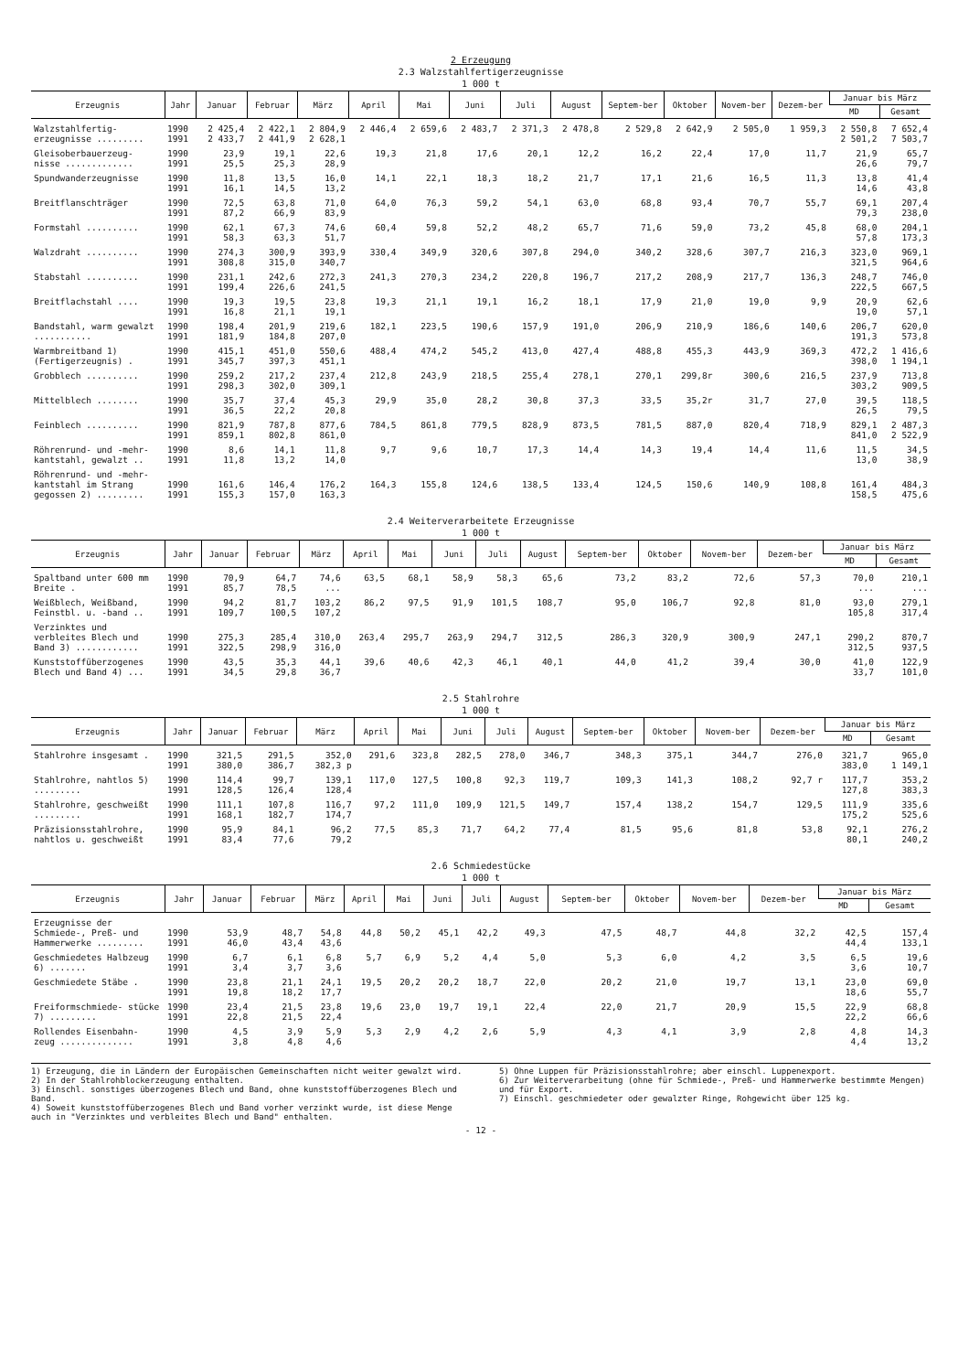2 Erzeugung
2.3 Walzstahlfertigerzeugnisse
1 000 t
| Erzeugnis | Jahr | Januar | Februar | März | April | Mai | Juni | Juli | August | Septem-ber | Oktober | Novem-ber | Dezem-ber | Januar bis März | |
| --- | --- | --- | --- | --- | --- | --- | --- | --- | --- | --- | --- | --- | --- | --- | --- |
| | | | | | | | | | | | | | | MD | Gesamt |
| Walzstahlfertig- erzeugnisse ......... | 1990 1991 | 2 425,4 2 433,7 | 2 422,1 2 441,9 | 2 804,9 2 628,1 | 2 446,4 | 2 659,6 | 2 483,7 | 2 371,3 | 2 478,8 | 2 529,8 | 2 642,9 | 2 505,0 | 1 959,3 | 2 550,8 2 501,2 | 7 652,4 7 503,7 |
| Gleisoberbauerzeug- nisse ............. | 1990 1991 | 23,9 25,5 | 19,1 25,3 | 22,6 28,9 | 19,3 | 21,8 | 17,6 | 20,1 | 12,2 | 16,2 | 22,4 | 17,0 | 11,7 | 21,9 26,6 | 65,7 79,7 |
| Spundwanderzeugnisse | 1990 1991 | 11,8 16,1 | 13,5 14,5 | 16,0 13,2 | 14,1 | 22,1 | 18,3 | 18,2 | 21,7 | 17,1 | 21,6 | 16,5 | 11,3 | 13,8 14,6 | 41,4 43,8 |
| Breitflanschträger | 1990 1991 | 72,5 87,2 | 63,8 66,9 | 71,0 83,9 | 64,0 | 76,3 | 59,2 | 54,1 | 63,0 | 68,8 | 93,4 | 70,7 | 55,7 | 69,1 79,3 | 207,4 238,0 |
| Formstahl .......... | 1990 1991 | 62,1 58,3 | 67,3 63,3 | 74,6 51,7 | 60,4 | 59,8 | 52,2 | 48,2 | 65,7 | 71,6 | 59,0 | 73,2 | 45,8 | 68,0 57,8 | 204,1 173,3 |
| Walzdraht .......... | 1990 1991 | 274,3 308,8 | 300,9 315,0 | 393,9 340,7 | 330,4 | 349,9 | 320,6 | 307,8 | 294,0 | 340,2 | 328,6 | 307,7 | 216,3 | 323,0 321,5 | 969,1 964,6 |
| Stabstahl .......... | 1990 1991 | 231,1 199,4 | 242,6 226,6 | 272,3 241,5 | 241,3 | 270,3 | 234,2 | 220,8 | 196,7 | 217,2 | 208,9 | 217,7 | 136,3 | 248,7 222,5 | 746,0 667,5 |
| Breitflachstahl .... | 1990 1991 | 19,3 16,8 | 19,5 21,1 | 23,8 19,1 | 19,3 | 21,1 | 19,1 | 16,2 | 18,1 | 17,9 | 21,0 | 19,0 | 9,9 | 20,9 19,0 | 62,6 57,1 |
| Bandstahl, warm gewalzt ........... | 1990 1991 | 198,4 181,9 | 201,9 184,8 | 219,6 207,0 | 182,1 | 223,5 | 190,6 | 157,9 | 191,0 | 206,9 | 210,9 | 186,6 | 140,6 | 206,7 191,3 | 620,0 573,8 |
| Warmbreitband 1) (Fertigerzeugnis) . | 1990 1991 | 415,1 345,7 | 451,0 397,3 | 550,6 451,1 | 488,4 | 474,2 | 545,2 | 413,0 | 427,4 | 488,8 | 455,3 | 443,9 | 369,3 | 472,2 398,0 | 1 416,6 1 194,1 |
| Grobblech .......... | 1990 1991 | 259,2 298,3 | 217,2 302,0 | 237,4 309,1 | 212,8 | 243,9 | 218,5 | 255,4 | 278,1 | 270,1 | 299,8r | 300,6 | 216,5 | 237,9 303,2 | 713,8 909,5 |
| Mittelblech ........ | 1990 1991 | 35,7 36,5 | 37,4 22,2 | 45,3 20,8 | 29,9 | 35,0 | 28,2 | 30,8 | 37,3 | 33,5 | 35,2r | 31,7 | 27,0 | 39,5 26,5 | 118,5 79,5 |
| Feinblech .......... | 1990 1991 | 821,9 859,1 | 787,8 802,8 | 877,6 861,0 | 784,5 | 861,8 | 779,5 | 828,9 | 873,5 | 781,5 | 887,0 | 820,4 | 718,9 | 829,1 841,0 | 2 487,3 2 522,9 |
| Röhrenrund- und -mehr- kantstahl, gewalzt .. | 1990 1991 | 8,6 11,8 | 14,1 13,2 | 11,8 14,0 | 9,7 | 9,6 | 10,7 | 17,3 | 14,4 | 14,3 | 19,4 | 14,4 | 11,6 | 11,5 13,0 | 34,5 38,9 |
| Röhrenrund- und -mehr- kantstahl im Strang gegossen 2) ......... | 1990 1991 | 161,6 155,3 | 146,4 157,0 | 176,2 163,3 | 164,3 | 155,8 | 124,6 | 138,5 | 133,4 | 124,5 | 150,6 | 140,9 | 108,8 | 161,4 158,5 | 484,3 475,6 |
2.4 Weiterverarbeitete Erzeugnisse
1 000 t
| Erzeugnis | Jahr | Januar | Februar | März | April | Mai | Juni | Juli | August | Septem-ber | Oktober | Novem-ber | Dezem-ber | Januar bis März | |
| --- | --- | --- | --- | --- | --- | --- | --- | --- | --- | --- | --- | --- | --- | --- | --- |
| | | | | | | | | | | | | | | MD | Gesamt |
| Spaltband unter 600 mm Breite . | 1990 1991 | 70,9 85,7 | 64,7 78,5 | 74,6 ... | 63,5 | 68,1 | 58,9 | 58,3 | 65,6 | 73,2 | 83,2 | 72,6 | 57,3 | 70,0 ... | 210,1 ... |
| Weißblech, Weißband, Feinstbl. u. -band .. | 1990 1991 | 94,2 109,7 | 81,7 100,5 | 103,2 107,2 | 86,2 | 97,5 | 91,9 | 101,5 | 108,7 | 95,0 | 106,7 | 92,8 | 81,0 | 93,0 105,8 | 279,1 317,4 |
| Verzinktes und verbleites Blech und Band 3) ............ | 1990 1991 | 275,3 322,5 | 285,4 298,9 | 310,0 316,0 | 263,4 | 295,7 | 263,9 | 294,7 | 312,5 | 286,3 | 320,9 | 300,9 | 247,1 | 290,2 312,5 | 870,7 937,5 |
| Kunststoffüberzogenes Blech und Band 4) ... | 1990 1991 | 43,5 34,5 | 35,3 29,8 | 44,1 36,7 | 39,6 | 40,6 | 42,3 | 46,1 | 40,1 | 44,0 | 41,2 | 39,4 | 30,0 | 41,0 33,7 | 122,9 101,0 |
2.5 Stahlrohre
1 000 t
| Erzeugnis | Jahr | Januar | Februar | März | April | Mai | Juni | Juli | August | Septem-ber | Oktober | Novem-ber | Dezem-ber | Januar bis März | |
| --- | --- | --- | --- | --- | --- | --- | --- | --- | --- | --- | --- | --- | --- | --- | --- |
| | | | | | | | | | | | | | | MD | Gesamt |
| Stahlrohre insgesamt . | 1990 1991 | 321,5 380,0 | 291,5 386,7 | 352,0 382,3 p | 291,6 | 323,8 | 282,5 | 278,0 | 346,7 | 348,3 | 375,1 | 344,7 | 276,0 | 321,7 383,0 | 965,0 1 149,1 |
| Stahlrohre, nahtlos 5) ......... | 1990 1991 | 114,4 128,5 | 99,7 126,4 | 139,1 128,4 | 117,0 | 127,5 | 100,8 | 92,3 | 119,7 | 109,3 | 141,3 | 108,2 | 92,7 r | 117,7 127,8 | 353,2 383,3 |
| Stahlrohre, geschweißt ......... | 1990 1991 | 111,1 168,1 | 107,8 182,7 | 116,7 174,7 | 97,2 | 111,0 | 109,9 | 121,5 | 149,7 | 157,4 | 138,2 | 154,7 | 129,5 | 111,9 175,2 | 335,6 525,6 |
| Präzisionsstahlrohre, nahtlos u. geschweißt | 1990 1991 | 95,9 83,4 | 84,1 77,6 | 96,2 79,2 | 77,5 | 85,3 | 71,7 | 64,2 | 77,4 | 81,5 | 95,6 | 81,8 | 53,8 | 92,1 80,1 | 276,2 240,2 |
2.6 Schmiedestücke
1 000 t
| Erzeugnis | Jahr | Januar | Februar | März | April | Mai | Juni | Juli | August | Septem-ber | Oktober | Novem-ber | Dezem-ber | Januar bis März | |
| --- | --- | --- | --- | --- | --- | --- | --- | --- | --- | --- | --- | --- | --- | --- | --- |
| | | | | | | | | | | | | | | MD | Gesamt |
| Erzeugnisse der Schmiede-, Preß- und Hammerwerke ......... | 1990 1991 | 53,9 46,0 | 48,7 43,4 | 54,8 43,6 | 44,8 | 50,2 | 45,1 | 42,2 | 49,3 | 47,5 | 48,7 | 44,8 | 32,2 | 42,5 44,4 | 157,4 133,1 |
| Geschmiedetes Halbzeug 6) ....... | 1990 1991 | 6,7 3,4 | 6,1 3,7 | 6,8 3,6 | 5,7 | 6,9 | 5,2 | 4,4 | 5,0 | 5,3 | 6,0 | 4,2 | 3,5 | 6,5 3,6 | 19,6 10,7 |
| Geschmiedete Stäbe . | 1990 1991 | 23,8 19,8 | 21,1 18,2 | 24,1 17,7 | 19,5 | 20,2 | 20,2 | 18,7 | 22,0 | 20,2 | 21,0 | 19,7 | 13,1 | 23,0 18,6 | 69,0 55,7 |
| Freiformschmiede- stücke 7) ......... | 1990 1991 | 23,4 22,8 | 21,5 21,5 | 23,8 22,4 | 19,6 | 23,0 | 19,7 | 19,1 | 22,4 | 22,0 | 21,7 | 20,9 | 15,5 | 22,9 22,2 | 68,8 66,6 |
| Rollendes Eisenbahn- zeug .............. | 1990 1991 | 4,5 3,8 | 3,9 4,8 | 5,9 4,6 | 5,3 | 2,9 | 4,2 | 2,6 | 5,9 | 4,3 | 4,1 | 3,9 | 2,8 | 4,8 4,4 | 14,3 13,2 |
1) Erzeugung, die in Ländern der Europäischen Gemeinschaften nicht weiter gewalzt wird.
2) In der Stahlrohblockerzeugung enthalten.
3) Einschl. sonstiges überzogenes Blech und Band, ohne kunststoffüberzogenes Blech und Band.
4) Soweit kunststoffüberzogenes Blech und Band vorher verzinkt wurde, ist diese Menge auch in "Verzinktes und verbleites Blech und Band" enthalten.
5) Ohne Luppen für Präzisionsstahlrohre; aber einschl. Luppenexport.
6) Zur Weiterverarbeitung (ohne für Schmiede-, Preß- und Hammerwerke bestimmte Mengen) und für Export.
7) Einschl. geschmiedeter oder gewalzter Ringe, Rohgewicht über 125 kg.
- 12 -